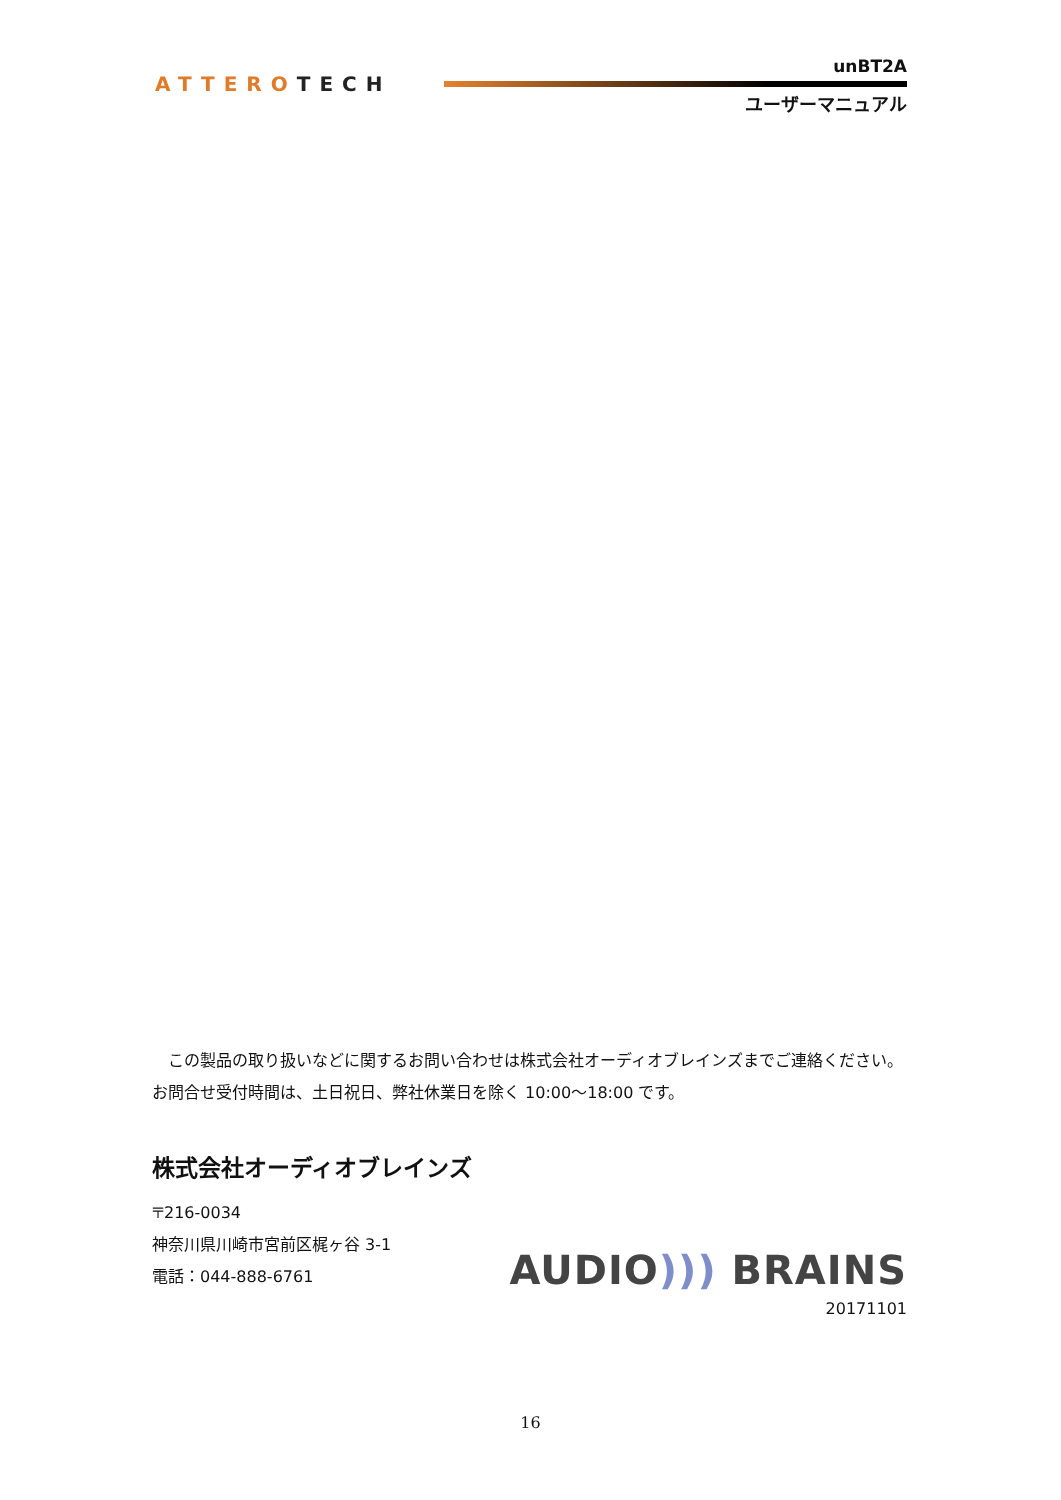ATTEROTECH
unBT2A
ユーザーマニュアル
　この製品の取り扱いなどに関するお問い合わせは株式会社オーディオブレインズまでご連絡ください。お問合せ受付時間は、土日祝日、弊社休業日を除く 10:00～18:00 です。
株式会社オーディオブレインズ
〒216-0034
神奈川県川崎市宮前区梶ヶ谷 3-1
電話：044-888-6761
AUDIO))) BRAINS
20171101
16